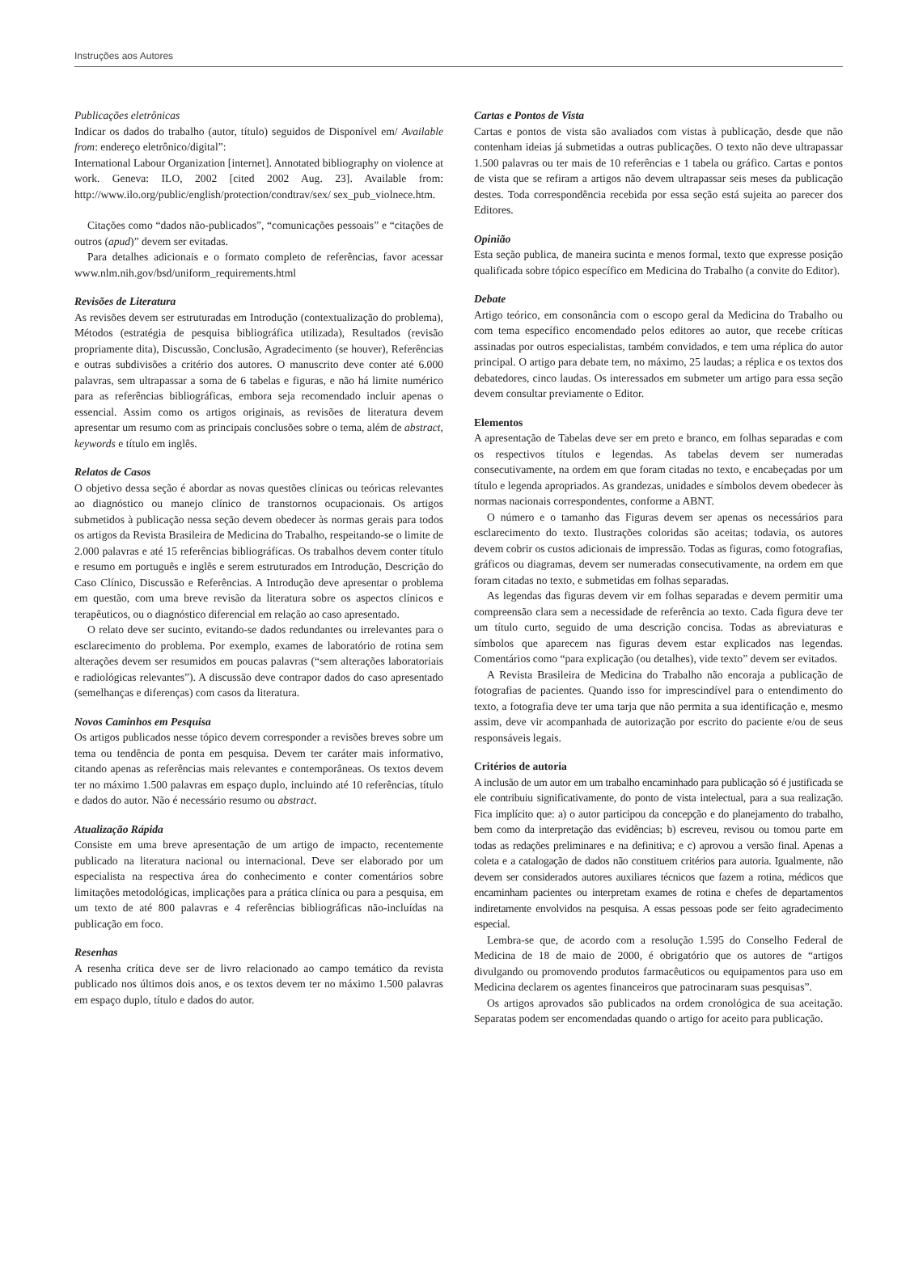Instruções aos Autores
Publicações eletrônicas
Indicar os dados do trabalho (autor, título) seguidos de Disponível em/ Available from: endereço eletrônico/digital”:
International Labour Organization [internet]. Annotated bibliography on violence at work. Geneva: ILO, 2002 [cited 2002 Aug. 23]. Available from: http://www.ilo.org/public/english/protection/condtrav/sex/ sex_pub_violnece.htm.
Citações como “dados não-publicados”, “comunicações pessoais” e “citações de outros (apud)” devem ser evitadas.
Para detalhes adicionais e o formato completo de referências, favor acessar www.nlm.nih.gov/bsd/uniform_requirements.html
Revisões de Literatura
As revisões devem ser estruturadas em Introdução (contextualização do problema), Métodos (estratégia de pesquisa bibliográfica utilizada), Resultados (revisão propriamente dita), Discussão, Conclusão, Agradecimento (se houver), Referências e outras subdivisões a critério dos autores. O manuscrito deve conter até 6.000 palavras, sem ultrapassar a soma de 6 tabelas e figuras, e não há limite numérico para as referências bibliográficas, embora seja recomendado incluir apenas o essencial. Assim como os artigos originais, as revisões de literatura devem apresentar um resumo com as principais conclusões sobre o tema, além de abstract, keywords e título em inglês.
Relatos de Casos
O objetivo dessa seção é abordar as novas questões clínicas ou teóricas relevantes ao diagnóstico ou manejo clínico de transtornos ocupacionais. Os artigos submetidos à publicação nessa seção devem obedecer às normas gerais para todos os artigos da Revista Brasileira de Medicina do Trabalho, respeitando-se o limite de 2.000 palavras e até 15 referências bibliográficas. Os trabalhos devem conter título e resumo em português e inglês e serem estruturados em Introdução, Descrição do Caso Clínico, Discussão e Referências. A Introdução deve apresentar o problema em questão, com uma breve revisão da literatura sobre os aspectos clínicos e terapêuticos, ou o diagnóstico diferencial em relação ao caso apresentado.
O relato deve ser sucinto, evitando-se dados redundantes ou irrelevantes para o esclarecimento do problema. Por exemplo, exames de laboratório de rotina sem alterações devem ser resumidos em poucas palavras (“sem alterações laboratoriais e radiológicas relevantes”). A discussão deve contrapor dados do caso apresentado (semelhanças e diferenças) com casos da literatura.
Novos Caminhos em Pesquisa
Os artigos publicados nesse tópico devem corresponder a revisões breves sobre um tema ou tendência de ponta em pesquisa. Devem ter caráter mais informativo, citando apenas as referências mais relevantes e contemporâneas. Os textos devem ter no máximo 1.500 palavras em espaço duplo, incluindo até 10 referências, título e dados do autor. Não é necessário resumo ou abstract.
Atualização Rápida
Consiste em uma breve apresentação de um artigo de impacto, recentemente publicado na literatura nacional ou internacional. Deve ser elaborado por um especialista na respectiva área do conhecimento e conter comentários sobre limitações metodológicas, implicações para a prática clínica ou para a pesquisa, em um texto de até 800 palavras e 4 referências bibliográficas não-incluídas na publicação em foco.
Resenhas
A resenha crítica deve ser de livro relacionado ao campo temático da revista publicado nos últimos dois anos, e os textos devem ter no máximo 1.500 palavras em espaço duplo, título e dados do autor.
Cartas e Pontos de Vista
Cartas e pontos de vista são avaliados com vistas à publicação, desde que não contenham ideias já submetidas a outras publicações. O texto não deve ultrapassar 1.500 palavras ou ter mais de 10 referências e 1 tabela ou gráfico. Cartas e pontos de vista que se refiram a artigos não devem ultrapassar seis meses da publicação destes. Toda correspondência recebida por essa seção está sujeita ao parecer dos Editores.
Opinião
Esta seção publica, de maneira sucinta e menos formal, texto que expresse posição qualificada sobre tópico específico em Medicina do Trabalho (a convite do Editor).
Debate
Artigo teórico, em consonância com o escopo geral da Medicina do Trabalho ou com tema específico encomendado pelos editores ao autor, que recebe críticas assinadas por outros especialistas, também convidados, e tem uma réplica do autor principal. O artigo para debate tem, no máximo, 25 laudas; a réplica e os textos dos debatedores, cinco laudas. Os interessados em submeter um artigo para essa seção devem consultar previamente o Editor.
Elementos
A apresentação de Tabelas deve ser em preto e branco, em folhas separadas e com os respectivos títulos e legendas. As tabelas devem ser numeradas consecutivamente, na ordem em que foram citadas no texto, e encabeçadas por um título e legenda apropriados. As grandezas, unidades e símbolos devem obedecer às normas nacionais correspondentes, conforme a ABNT.
O número e o tamanho das Figuras devem ser apenas os necessários para esclarecimento do texto. Ilustrações coloridas são aceitas; todavia, os autores devem cobrir os custos adicionais de impressão. Todas as figuras, como fotografias, gráficos ou diagramas, devem ser numeradas consecutivamente, na ordem em que foram citadas no texto, e submetidas em folhas separadas.
As legendas das figuras devem vir em folhas separadas e devem permitir uma compreensão clara sem a necessidade de referência ao texto. Cada figura deve ter um título curto, seguido de uma descrição concisa. Todas as abreviaturas e símbolos que aparecem nas figuras devem estar explicados nas legendas. Comentários como “para explicação (ou detalhes), vide texto” devem ser evitados.
A Revista Brasileira de Medicina do Trabalho não encoraja a publicação de fotografias de pacientes. Quando isso for imprescindível para o entendimento do texto, a fotografia deve ter uma tarja que não permita a sua identificação e, mesmo assim, deve vir acompanhada de autorização por escrito do paciente e/ou de seus responsáveis legais.
Critérios de autoria
A inclusão de um autor em um trabalho encaminhado para publicação só é justificada se ele contribuiu significativamente, do ponto de vista intelectual, para a sua realização. Fica implícito que: a) o autor participou da concepção e do planejamento do trabalho, bem como da interpretação das evidências; b) escreveu, revisou ou tomou parte em todas as redações preliminares e na definitiva; e c) aprovou a versão final. Apenas a coleta e a catalogação de dados não constituem critérios para autoria. Igualmente, não devem ser considerados autores auxiliares técnicos que fazem a rotina, médicos que encaminham pacientes ou interpretam exames de rotina e chefes de departamentos indiretamente envolvidos na pesquisa. A essas pessoas pode ser feito agradecimento especial.
Lembra-se que, de acordo com a resolução 1.595 do Conselho Federal de Medicina de 18 de maio de 2000, é obrigatório que os autores de “artigos divulgando ou promovendo produtos farmacêuticos ou equipamentos para uso em Medicina declarem os agentes financeiros que patrocinaram suas pesquisas”.
Os artigos aprovados são publicados na ordem cronológica de sua aceitação. Separatas podem ser encomendadas quando o artigo for aceito para publicação.